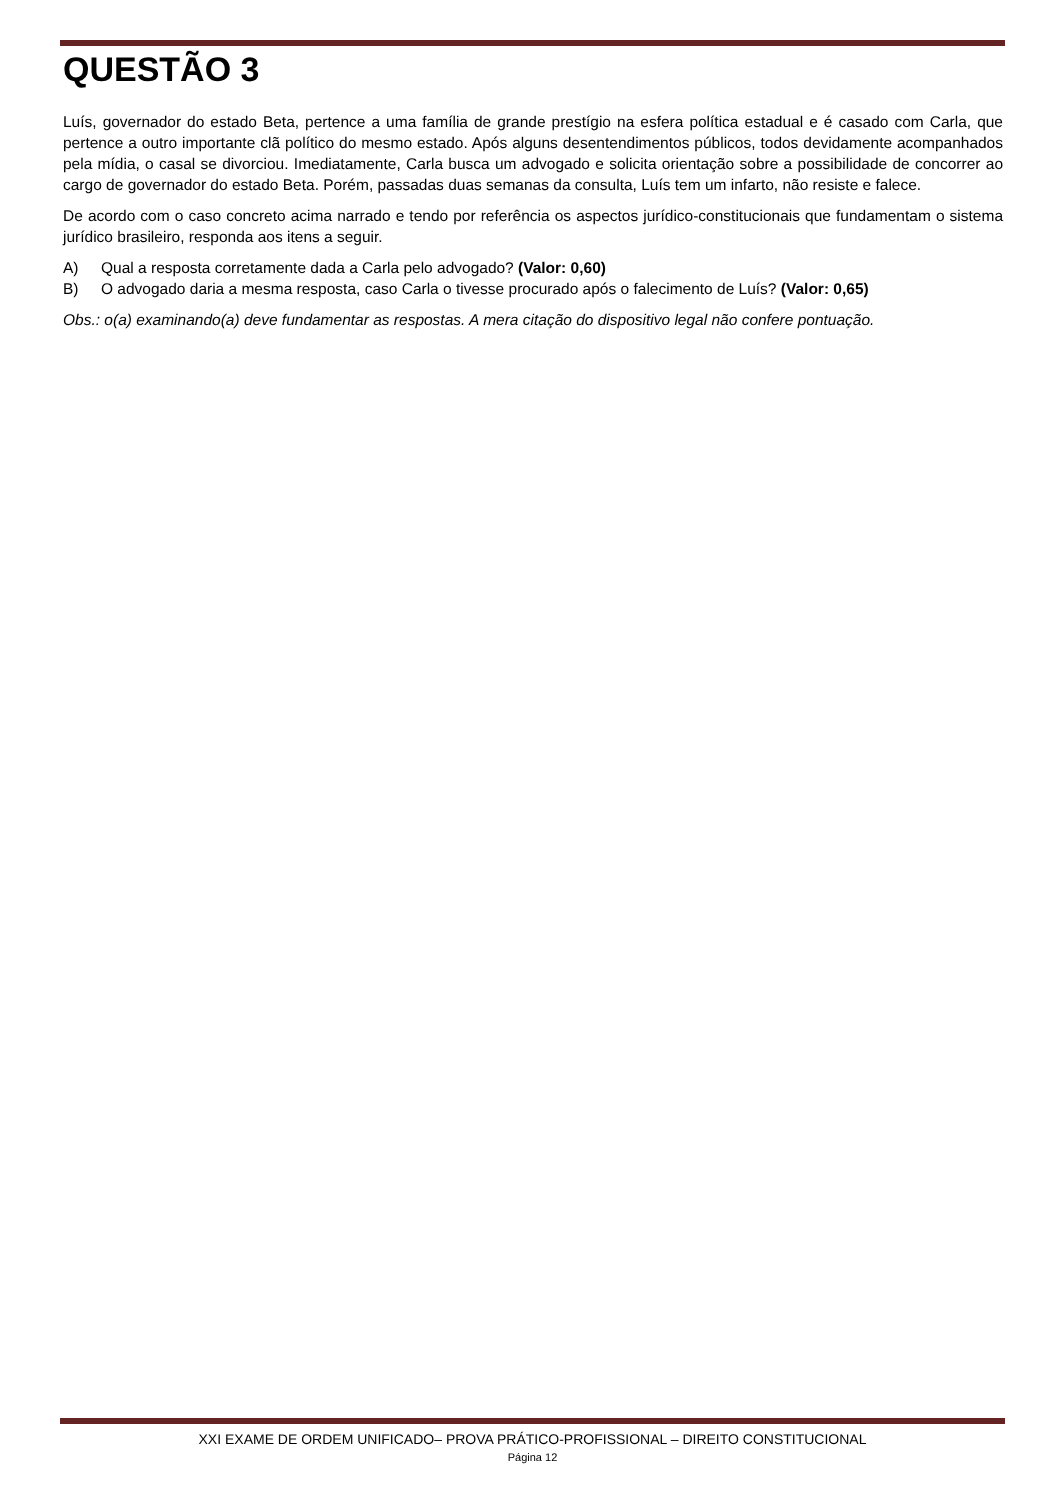QUESTÃO 3
Luís, governador do estado Beta, pertence a uma família de grande prestígio na esfera política estadual e é casado com Carla, que pertence a outro importante clã político do mesmo estado. Após alguns desentendimentos públicos, todos devidamente acompanhados pela mídia, o casal se divorciou. Imediatamente, Carla busca um advogado e solicita orientação sobre a possibilidade de concorrer ao cargo de governador do estado Beta. Porém, passadas duas semanas da consulta, Luís tem um infarto, não resiste e falece.
De acordo com o caso concreto acima narrado e tendo por referência os aspectos jurídico-constitucionais que fundamentam o sistema jurídico brasileiro, responda aos itens a seguir.
A) Qual a resposta corretamente dada a Carla pelo advogado? (Valor: 0,60)
B) O advogado daria a mesma resposta, caso Carla o tivesse procurado após o falecimento de Luís? (Valor: 0,65)
Obs.: o(a) examinando(a) deve fundamentar as respostas. A mera citação do dispositivo legal não confere pontuação.
XXI EXAME DE ORDEM UNIFICADO– PROVA PRÁTICO-PROFISSIONAL – DIREITO CONSTITUCIONAL
Página 12